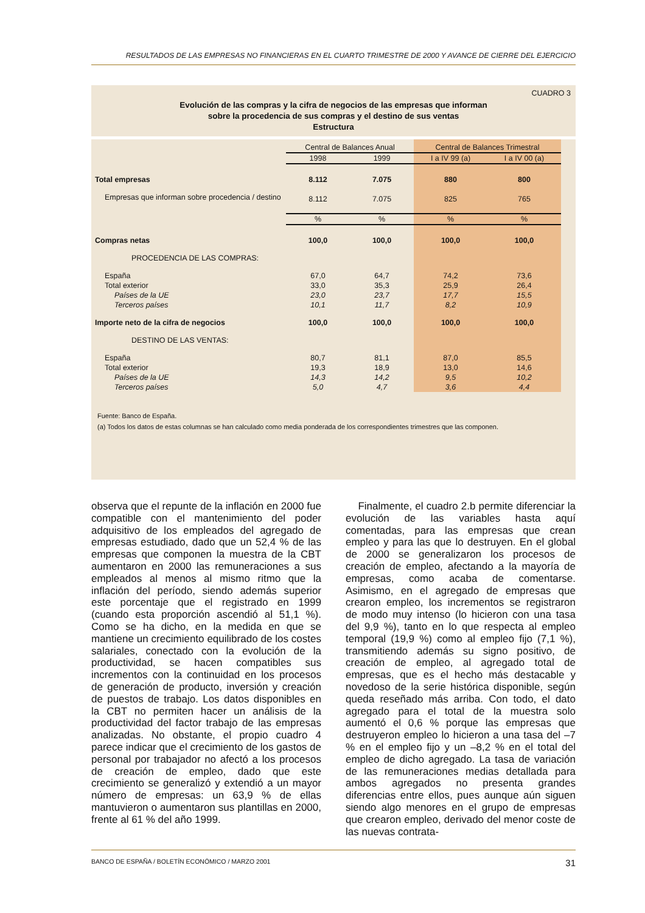RESULTADOS DE LAS EMPRESAS NO FINANCIERAS EN EL CUARTO TRIMESTRE DE 2000 Y AVANCE DE CIERRE DEL EJERCICIO
CUADRO 3
Evolución de las compras y la cifra de negocios de las empresas que informan
sobre la procedencia de sus compras y el destino de sus ventas
Estructura
| | Central de Balances Anual | | Central de Balances Trimestral | |
| --- | --- | --- | --- | --- |
| | 1998 | 1999 | I a IV 99 (a) | I a IV 00 (a) |
| Total empresas | 8.112 | 7.075 | 880 | 800 |
| Empresas que informan sobre procedencia / destino | 8.112 | 7.075 | 825 | 765 |
| | % | % | % | % |
| Compras netas | 100,0 | 100,0 | 100,0 | 100,0 |
| PROCEDENCIA DE LAS COMPRAS: | | | | |
| España | 67,0 | 64,7 | 74,2 | 73,6 |
| Total exterior | 33,0 | 35,3 | 25,9 | 26,4 |
| Países de la UE | 23,0 | 23,7 | 17,7 | 15,5 |
| Terceros países | 10,1 | 11,7 | 8,2 | 10,9 |
| Importe neto de la cifra de negocios | 100,0 | 100,0 | 100,0 | 100,0 |
| DESTINO DE LAS VENTAS: | | | | |
| España | 80,7 | 81,1 | 87,0 | 85,5 |
| Total exterior | 19,3 | 18,9 | 13,0 | 14,6 |
| Países de la UE | 14,3 | 14,2 | 9,5 | 10,2 |
| Terceros países | 5,0 | 4,7 | 3,6 | 4,4 |
Fuente: Banco de España.
(a) Todos los datos de estas columnas se han calculado como media ponderada de los correspondientes trimestres que las componen.
observa que el repunte de la inflación en 2000 fue compatible con el mantenimiento del poder adquisitivo de los empleados del agregado de empresas estudiado, dado que un 52,4 % de las empresas que componen la muestra de la CBT aumentaron en 2000 las remuneraciones a sus empleados al menos al mismo ritmo que la inflación del período, siendo además superior este porcentaje que el registrado en 1999 (cuando esta proporción ascendió al 51,1 %). Como se ha dicho, en la medida en que se mantiene un crecimiento equilibrado de los costes salariales, conectado con la evolución de la productividad, se hacen compatibles sus incrementos con la continuidad en los procesos de generación de producto, inversión y creación de puestos de trabajo. Los datos disponibles en la CBT no permiten hacer un análisis de la productividad del factor trabajo de las empresas analizadas. No obstante, el propio cuadro 4 parece indicar que el crecimiento de los gastos de personal por trabajador no afectó a los procesos de creación de empleo, dado que este crecimiento se generalizó y extendió a un mayor número de empresas: un 63,9 % de ellas mantuvieron o aumentaron sus plantillas en 2000, frente al 61 % del año 1999.
Finalmente, el cuadro 2.b permite diferenciar la evolución de las variables hasta aquí comentadas, para las empresas que crean empleo y para las que lo destruyen. En el global de 2000 se generalizaron los procesos de creación de empleo, afectando a la mayoría de empresas, como acaba de comentarse. Asimismo, en el agregado de empresas que crearon empleo, los incrementos se registraron de modo muy intenso (lo hicieron con una tasa del 9,9 %), tanto en lo que respecta al empleo temporal (19,9 %) como al empleo fijo (7,1 %), transmitiendo además su signo positivo, de creación de empleo, al agregado total de empresas, que es el hecho más destacable y novedoso de la serie histórica disponible, según queda reseñado más arriba. Con todo, el dato agregado para el total de la muestra solo aumentó el 0,6 % porque las empresas que destruyeron empleo lo hicieron a una tasa del –7 % en el empleo fijo y un –8,2 % en el total del empleo de dicho agregado. La tasa de variación de las remuneraciones medias detallada para ambos agregados no presenta grandes diferencias entre ellos, pues aunque aún siguen siendo algo menores en el grupo de empresas que crearon empleo, derivado del menor coste de las nuevas contrata-
BANCO DE ESPAÑA / BOLETÍN ECONÓMICO / MARZO 2001 31